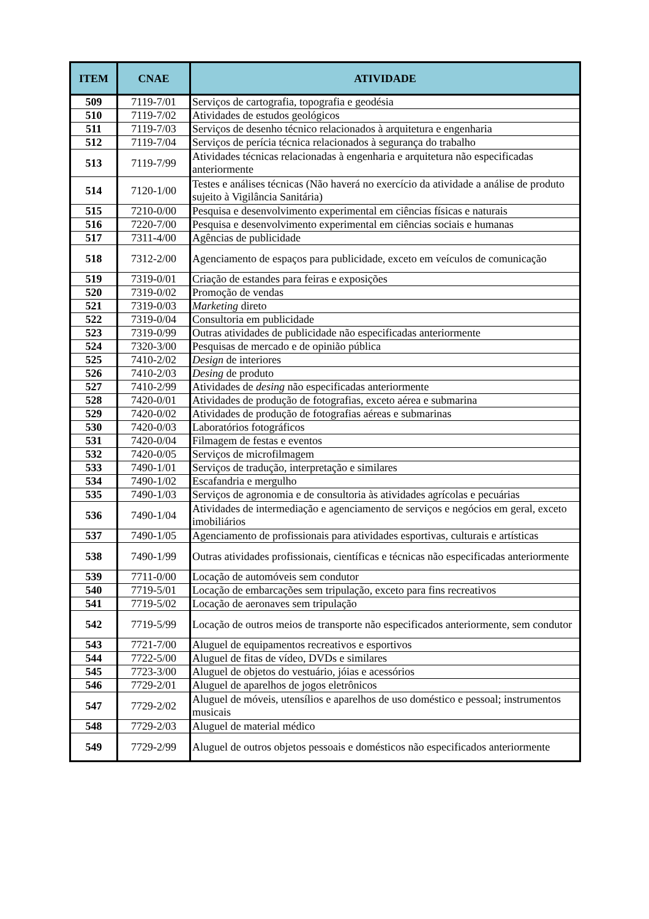| ITEM | CNAE | ATIVIDADE |
| --- | --- | --- |
| 509 | 7119-7/01 | Serviços de cartografia, topografia e geodésia |
| 510 | 7119-7/02 | Atividades de estudos geológicos |
| 511 | 7119-7/03 | Serviços de desenho técnico relacionados à arquitetura e engenharia |
| 512 | 7119-7/04 | Serviços de perícia técnica relacionados à segurança do trabalho |
| 513 | 7119-7/99 | Atividades técnicas relacionadas à engenharia e arquitetura não especificadas anteriormente |
| 514 | 7120-1/00 | Testes e análises técnicas (Não haverá no exercício da atividade a análise de produto sujeito à Vigilância Sanitária) |
| 515 | 7210-0/00 | Pesquisa e desenvolvimento experimental em ciências físicas e naturais |
| 516 | 7220-7/00 | Pesquisa e desenvolvimento experimental em ciências sociais e humanas |
| 517 | 7311-4/00 | Agências de publicidade |
| 518 | 7312-2/00 | Agenciamento de espaços para publicidade, exceto em veículos de comunicação |
| 519 | 7319-0/01 | Criação de estandes para feiras e exposições |
| 520 | 7319-0/02 | Promoção de vendas |
| 521 | 7319-0/03 | Marketing direto |
| 522 | 7319-0/04 | Consultoria em publicidade |
| 523 | 7319-0/99 | Outras atividades de publicidade não especificadas anteriormente |
| 524 | 7320-3/00 | Pesquisas de mercado e de opinião pública |
| 525 | 7410-2/02 | Design de interiores |
| 526 | 7410-2/03 | Desing de produto |
| 527 | 7410-2/99 | Atividades de desing não especificadas anteriormente |
| 528 | 7420-0/01 | Atividades de produção de fotografias, exceto aérea e submarina |
| 529 | 7420-0/02 | Atividades de produção de fotografias aéreas e submarinas |
| 530 | 7420-0/03 | Laboratórios fotográficos |
| 531 | 7420-0/04 | Filmagem de festas e eventos |
| 532 | 7420-0/05 | Serviços de microfilmagem |
| 533 | 7490-1/01 | Serviços de tradução, interpretação e similares |
| 534 | 7490-1/02 | Escafandria e mergulho |
| 535 | 7490-1/03 | Serviços de agronomia e de consultoria às atividades agrícolas e pecuárias |
| 536 | 7490-1/04 | Atividades de intermediação e agenciamento de serviços e negócios em geral, exceto imobiliários |
| 537 | 7490-1/05 | Agenciamento de profissionais para atividades esportivas, culturais e artísticas |
| 538 | 7490-1/99 | Outras atividades profissionais, científicas e técnicas não especificadas anteriormente |
| 539 | 7711-0/00 | Locação de automóveis sem condutor |
| 540 | 7719-5/01 | Locação de embarcações sem tripulação, exceto para fins recreativos |
| 541 | 7719-5/02 | Locação de aeronaves sem tripulação |
| 542 | 7719-5/99 | Locação de outros meios de transporte não especificados anteriormente, sem condutor |
| 543 | 7721-7/00 | Aluguel de equipamentos recreativos e esportivos |
| 544 | 7722-5/00 | Aluguel de fitas de vídeo, DVDs e similares |
| 545 | 7723-3/00 | Aluguel de objetos do vestuário, jóias e acessórios |
| 546 | 7729-2/01 | Aluguel de aparelhos de jogos eletrônicos |
| 547 | 7729-2/02 | Aluguel de móveis, utensílios e aparelhos de uso doméstico e pessoal; instrumentos musicais |
| 548 | 7729-2/03 | Aluguel de material médico |
| 549 | 7729-2/99 | Aluguel de outros objetos pessoais e domésticos não especificados anteriormente |